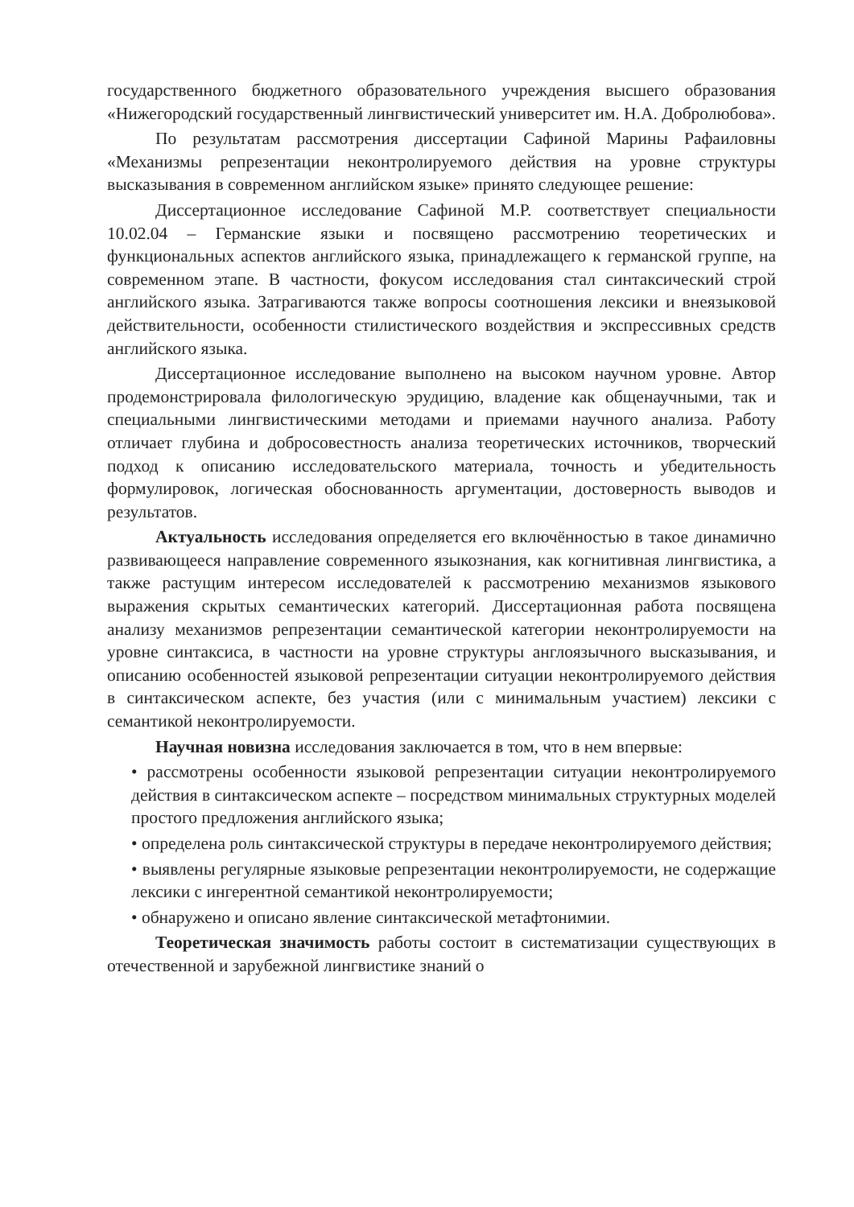государственного бюджетного образовательного учреждения высшего образования «Нижегородский государственный лингвистический университет им. Н.А. Добролюбова».
По результатам рассмотрения диссертации Сафиной Марины Рафаиловны «Механизмы репрезентации неконтролируемого действия на уровне структуры высказывания в современном английском языке» принято следующее решение:
Диссертационное исследование Сафиной М.Р. соответствует специальности 10.02.04 – Германские языки и посвящено рассмотрению теоретических и функциональных аспектов английского языка, принадлежащего к германской группе, на современном этапе. В частности, фокусом исследования стал синтаксический строй английского языка. Затрагиваются также вопросы соотношения лексики и внеязыковой действительности, особенности стилистического воздействия и экспрессивных средств английского языка.
Диссертационное исследование выполнено на высоком научном уровне. Автор продемонстрировала филологическую эрудицию, владение как общенаучными, так и специальными лингвистическими методами и приемами научного анализа. Работу отличает глубина и добросовестность анализа теоретических источников, творческий подход к описанию исследовательского материала, точность и убедительность формулировок, логическая обоснованность аргументации, достоверность выводов и результатов.
Актуальность исследования определяется его включённостью в такое динамично развивающееся направление современного языкознания, как когнитивная лингвистика, а также растущим интересом исследователей к рассмотрению механизмов языкового выражения скрытых семантических категорий. Диссертационная работа посвящена анализу механизмов репрезентации семантической категории неконтролируемости на уровне синтаксиса, в частности на уровне структуры англоязычного высказывания, и описанию особенностей языковой репрезентации ситуации неконтролируемого действия в синтаксическом аспекте, без участия (или с минимальным участием) лексики с семантикой неконтролируемости.
Научная новизна исследования заключается в том, что в нем впервые:
• рассмотрены особенности языковой репрезентации ситуации неконтролируемого действия в синтаксическом аспекте – посредством минимальных структурных моделей простого предложения английского языка;
• определена роль синтаксической структуры в передаче неконтролируемого действия;
• выявлены регулярные языковые репрезентации неконтролируемости, не содержащие лексики с ингерентной семантикой неконтролируемости;
• обнаружено и описано явление синтаксической метафтонимии.
Теоретическая значимость работы состоит в систематизации существующих в отечественной и зарубежной лингвистике знаний о